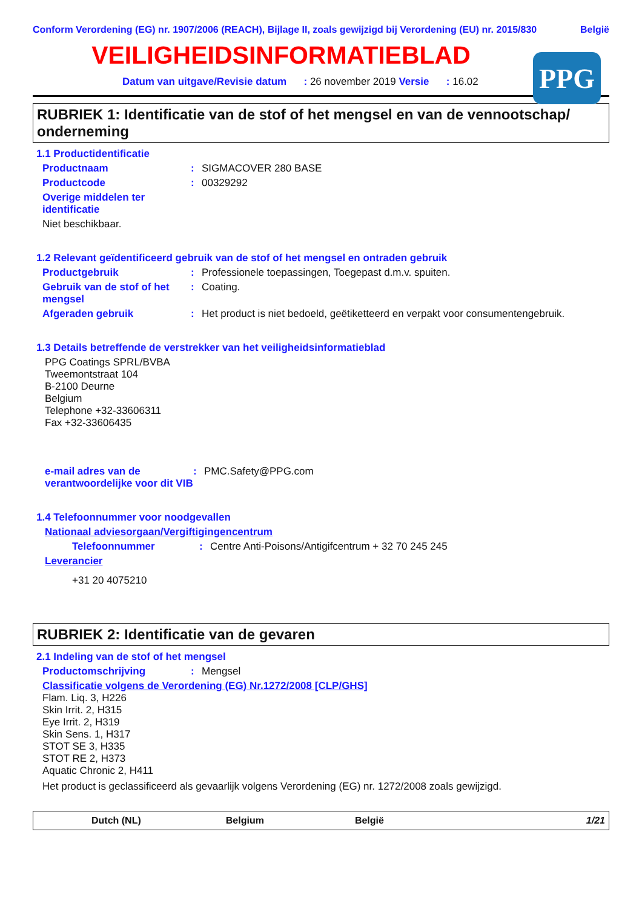Conform Verordening (EG) nr. 1907/2006 (REACH), Bijlage II, zoals gewijzigd bij Verordening (EU) nr. 2015/830 België
VEILIGHEIDSINFORMATIEBLAD
PPG
Datum van uitgave/Revisie datum : 26 november 2019 Versie : 16.02
RUBRIEK 1: Identificatie van de stof of het mengsel en van de vennootschap/ onderneming
1.1 Productidentificatie
Productnaam: SIGMACOVER 280 BASE
Productcode: 00329292
Overige middelen ter identificatie
Niet beschikbaar.
1.2 Relevant geïdentificeerd gebruik van de stof of het mengsel en ontraden gebruik
Productgebruik: Professionele toepassingen, Toegepast d.m.v. spuiten.
Gebruik van de stof of het mengsel: Coating.
Afgeraden gebruik: Het product is niet bedoeld, geëtiketteerd en verpakt voor consumentengebruik.
1.3 Details betreffende de verstrekker van het veiligheidsinformatieblad
PPG Coatings SPRL/BVBA
Tweemontstraat 104
B-2100 Deurne
Belgium
Telephone +32-33606311
Fax +32-33606435
e-mail adres van de verantwoordelijke voor dit VIB: PMC.Safety@PPG.com
1.4 Telefoonnummer voor noodgevallen
Nationaal adviesorgaan/Vergiftigingencentrum
Telefoonnummer: Centre Anti-Poisons/Antigifcentrum + 32 70 245 245
Leverancier
+31 20 4075210
RUBRIEK 2: Identificatie van de gevaren
2.1 Indeling van de stof of het mengsel
Productomschrijving: Mengsel
Classificatie volgens de Verordening (EG) Nr.1272/2008 [CLP/GHS]
Flam. Liq. 3, H226
Skin Irrit. 2, H315
Eye Irrit. 2, H319
Skin Sens. 1, H317
STOT SE 3, H335
STOT RE 2, H373
Aquatic Chronic 2, H411
Het product is geclassificeerd als gevaarlijk volgens Verordening (EG) nr. 1272/2008 zoals gewijzigd.
Dutch (NL) Belgium België 1/21